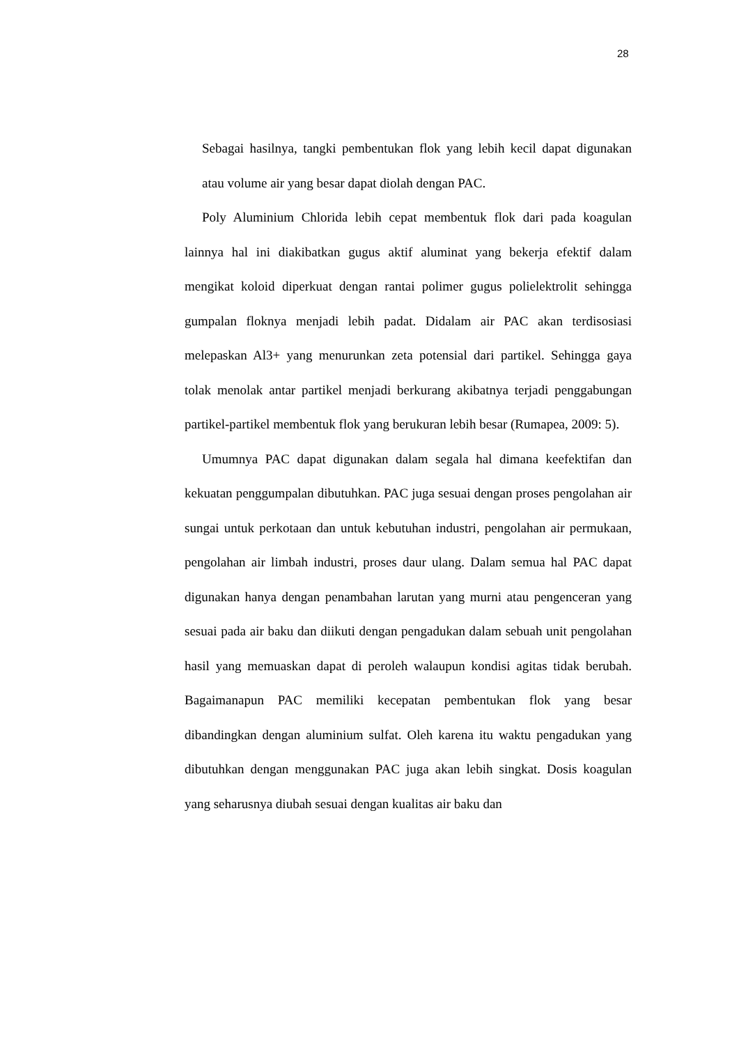28
Sebagai hasilnya, tangki pembentukan flok yang lebih kecil dapat digunakan atau volume air yang besar dapat diolah dengan PAC.
Poly Aluminium Chlorida lebih cepat membentuk flok dari pada koagulan lainnya hal ini diakibatkan gugus aktif aluminat yang bekerja efektif dalam mengikat koloid diperkuat dengan rantai polimer gugus polielektrolit sehingga gumpalan floknya menjadi lebih padat. Didalam air PAC akan terdisosiasi melepaskan Al3+ yang menurunkan zeta potensial dari partikel. Sehingga gaya tolak menolak antar partikel menjadi berkurang akibatnya terjadi penggabungan partikel-partikel membentuk flok yang berukuran lebih besar (Rumapea, 2009: 5).
Umumnya PAC dapat digunakan dalam segala hal dimana keefektifan dan kekuatan penggumpalan dibutuhkan. PAC juga sesuai dengan proses pengolahan air sungai untuk perkotaan dan untuk kebutuhan industri, pengolahan air permukaan, pengolahan air limbah industri, proses daur ulang. Dalam semua hal PAC dapat digunakan hanya dengan penambahan larutan yang murni atau pengenceran yang sesuai pada air baku dan diikuti dengan pengadukan dalam sebuah unit pengolahan hasil yang memuaskan dapat di peroleh walaupun kondisi agitas tidak berubah. Bagaimanapun PAC memiliki kecepatan pembentukan flok yang besar dibandingkan dengan aluminium sulfat. Oleh karena itu waktu pengadukan yang dibutuhkan dengan menggunakan PAC juga akan lebih singkat. Dosis koagulan yang seharusnya diubah sesuai dengan kualitas air baku dan